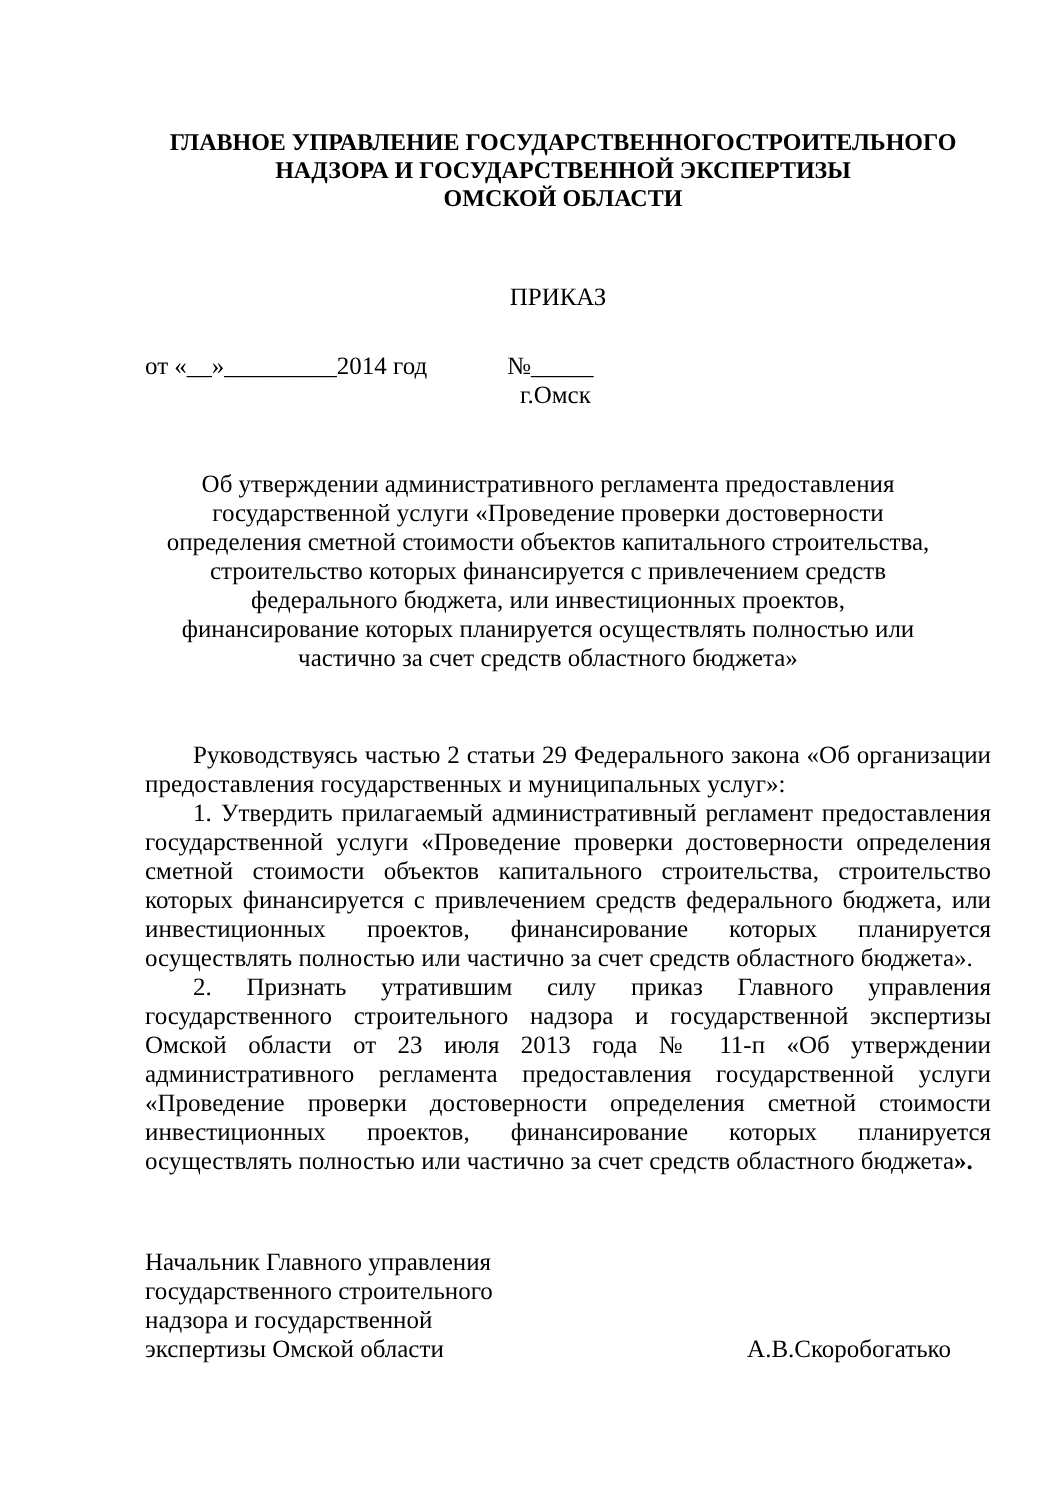ГЛАВНОЕ УПРАВЛЕНИЕ ГОСУДАРСТВЕННОГОСТРОИТЕЛЬНОГО
НАДЗОРА И ГОСУДАРСТВЕННОЙ ЭКСПЕРТИЗЫ
ОМСКОЙ ОБЛАСТИ
ПРИКАЗ
от «__»_________2014 год №_____
г.Омск
Об утверждении административного регламента предоставления государственной услуги «Проведение проверки достоверности определения сметной стоимости объектов капитального строительства, строительство которых финансируется с привлечением средств федерального бюджета, или инвестиционных проектов, финансирование которых планируется осуществлять полностью или частично за счет средств областного бюджета»
Руководствуясь частью 2 статьи 29 Федерального закона «Об организации предоставления государственных и муниципальных услуг»:
1. Утвердить прилагаемый административный регламент предоставления государственной услуги «Проведение проверки достоверности определения сметной стоимости объектов капитального строительства, строительство которых финансируется с привлечением средств федерального бюджета, или инвестиционных проектов, финансирование которых планируется осуществлять полностью или частично за счет средств областного бюджета».
2. Признать утратившим силу приказ Главного управления государственного строительного надзора и государственной экспертизы Омской области от 23 июля 2013 года № 11-п «Об утверждении административного регламента предоставления государственной услуги «Проведение проверки достоверности определения сметной стоимости инвестиционных проектов, финансирование которых планируется осуществлять полностью или частично за счет средств областного бюджета».
Начальник Главного управления
государственного строительного
надзора и государственной
экспертизы Омской области
А.В.Скоробогатько